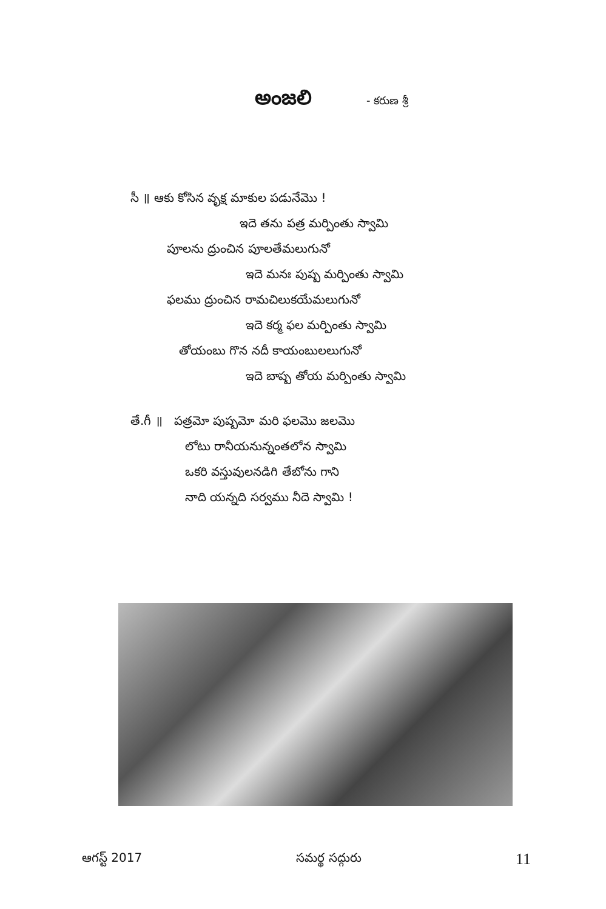అంజలి
- కరుణ శ్రీ
సీ ॥ ఆకు కోసిన వృక్ష మాకుల పడునేమొ !
ఇదె తను పత్ర మర్పింతు స్వామి
పూలను ద్రుంచిన పూలతేమలుగునో
ఇదె మనః పుష్ప మర్పింతు స్వామి
ఫలము ద్రుంచిన రామచిలుకయేమలుగునో
ఇదె కర్మ ఫల మర్పింతు స్వామి
తోయంబు గొన నదీ కాయంబులలుగునో
ఇదె బాష్ప తోయ మర్పింతు స్వామి
తే.గీ ॥ పత్రమో పుష్పమో మరి ఫలమొ జలమొ
లోటు రానీయనున్నంతలోన స్వామి
ఒకరి వస్తువులనడిగి తేబోను గాని
నాది యన్నది సర్వము నీదె స్వామి !
ఆగస్ట్ 2017 సమర్థ సద్గురు 11